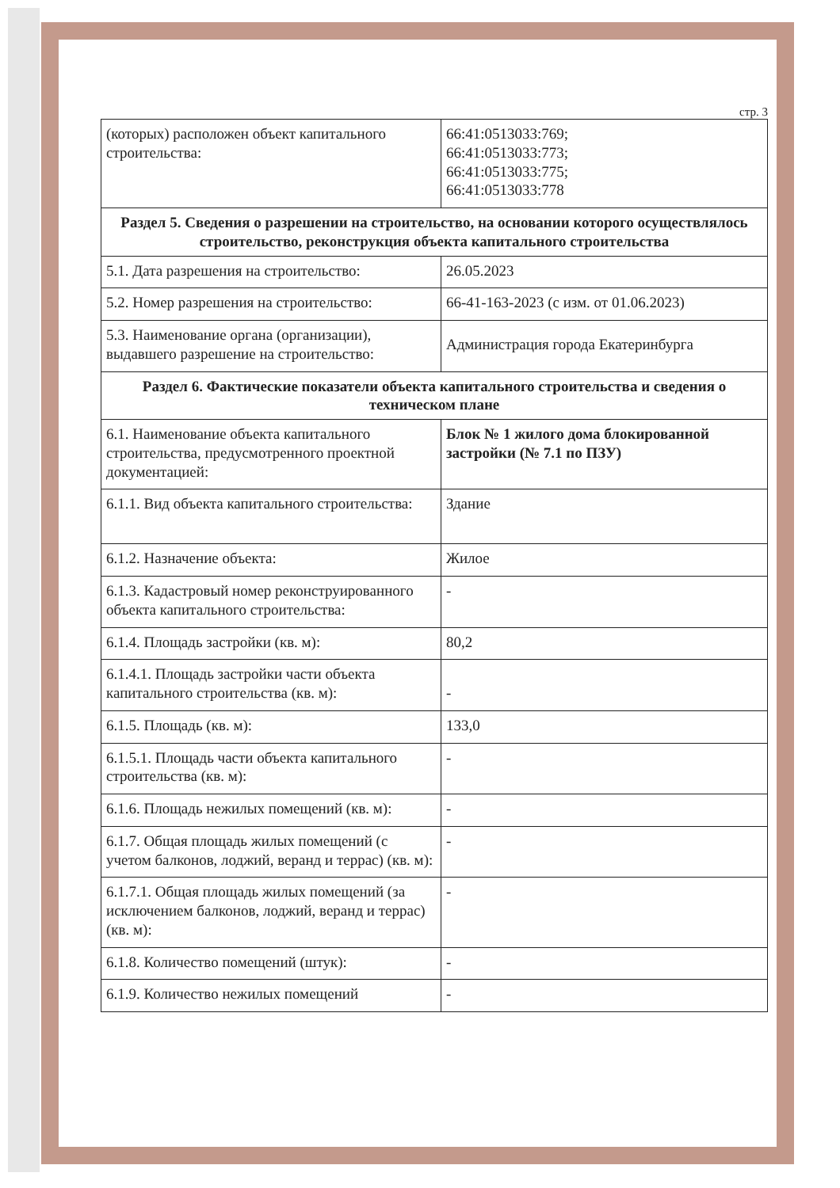стр. 3
| (которых) расположен объект капитального строительства: | 66:41:0513033:769; 66:41:0513033:773; 66:41:0513033:775; 66:41:0513033:778 |
| Раздел 5. Сведения о разрешении на строительство, на основании которого осуществлялось строительство, реконструкция объекта капитального строительства | |
| 5.1. Дата разрешения на строительство: | 26.05.2023 |
| 5.2. Номер разрешения на строительство: | 66-41-163-2023 (с изм. от 01.06.2023) |
| 5.3. Наименование органа (организации), выдавшего разрешение на строительство: | Администрация города Екатеринбурга |
| Раздел 6. Фактические показатели объекта капитального строительства и сведения о техническом плане | |
| 6.1. Наименование объекта капитального строительства, предусмотренного проектной документацией: | Блок № 1 жилого дома блокированной застройки (№ 7.1 по ПЗУ) |
| 6.1.1. Вид объекта капитального строительства: | Здание |
| 6.1.2. Назначение объекта: | Жилое |
| 6.1.3. Кадастровый номер реконструированного объекта капитального строительства: | - |
| 6.1.4. Площадь застройки (кв. м): | 80,2 |
| 6.1.4.1. Площадь застройки части объекта капитального строительства (кв. м): | - |
| 6.1.5. Площадь (кв. м): | 133,0 |
| 6.1.5.1. Площадь части объекта капитального строительства (кв. м): | - |
| 6.1.6. Площадь нежилых помещений (кв. м): | - |
| 6.1.7. Общая площадь жилых помещений (с учетом балконов, лоджий, веранд и террас) (кв. м): | - |
| 6.1.7.1. Общая площадь жилых помещений (за исключением балконов, лоджий, веранд и террас) (кв. м): | - |
| 6.1.8. Количество помещений (штук): | - |
| 6.1.9. Количество нежилых помещений | - |